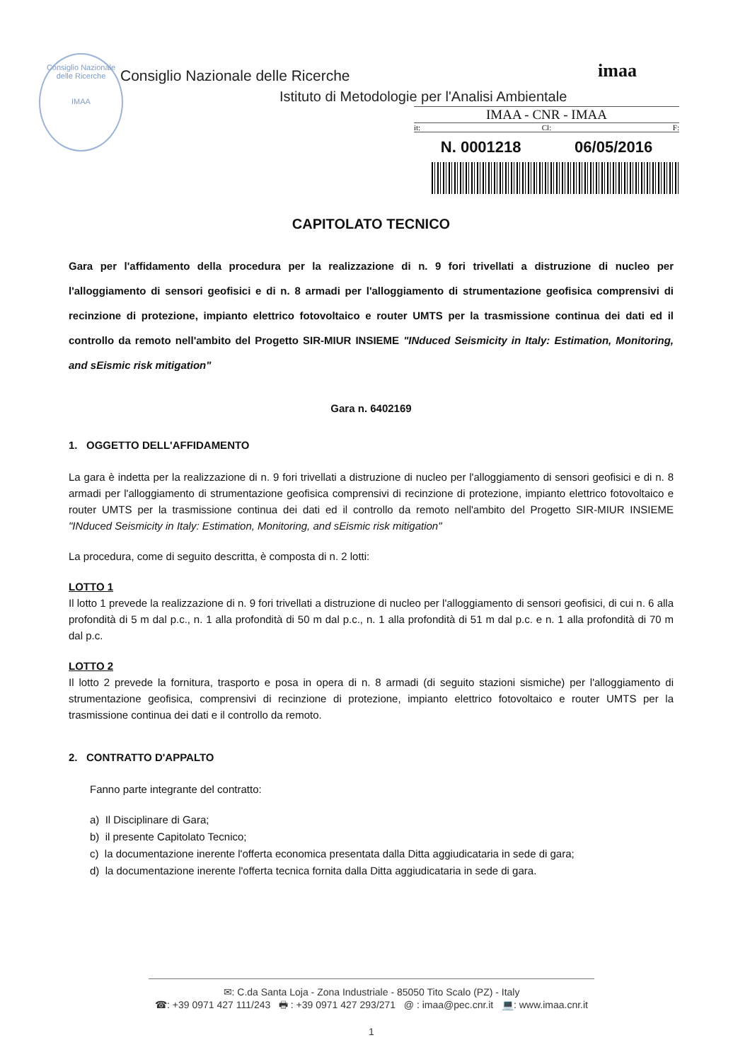Consiglio Nazionale delle Ricerche
IMAA
Consiglio Nazionale delle Ricerche
Istituto di Metodologie per l'Analisi Ambientale
imaa
IMAA - CNR - IMAA
it: Cl: F:
N. 0001218 06/05/2016
CAPITOLATO TECNICO
Gara per l'affidamento della procedura per la realizzazione di n. 9 fori trivellati a distruzione di nucleo per l'alloggiamento di sensori geofisici e di n. 8 armadi per l'alloggiamento di strumentazione geofisica comprensivi di recinzione di protezione, impianto elettrico fotovoltaico e router UMTS per la trasmissione continua dei dati ed il controllo da remoto nell'ambito del Progetto SIR-MIUR INSIEME "INduced Seismicity in Italy: Estimation, Monitoring, and sEismic risk mitigation"
Gara n. 6402169
1. OGGETTO DELL'AFFIDAMENTO
La gara è indetta per la realizzazione di n. 9 fori trivellati a distruzione di nucleo per l'alloggiamento di sensori geofisici e di n. 8 armadi per l'alloggiamento di strumentazione geofisica comprensivi di recinzione di protezione, impianto elettrico fotovoltaico e router UMTS per la trasmissione continua dei dati ed il controllo da remoto nell'ambito del Progetto SIR-MIUR INSIEME "INduced Seismicity in Italy: Estimation, Monitoring, and sEismic risk mitigation"
La procedura, come di seguito descritta, è composta di n. 2 lotti:
LOTTO 1
Il lotto 1 prevede la realizzazione di n. 9 fori trivellati a distruzione di nucleo per l'alloggiamento di sensori geofisici, di cui n. 6 alla profondità di 5 m dal p.c., n. 1 alla profondità di 50 m dal p.c., n. 1 alla profondità di 51 m dal p.c. e n. 1 alla profondità di 70 m dal p.c.
LOTTO 2
Il lotto 2 prevede la fornitura, trasporto e posa in opera di n. 8 armadi (di seguito stazioni sismiche) per l'alloggiamento di strumentazione geofisica, comprensivi di recinzione di protezione, impianto elettrico fotovoltaico e router UMTS per la trasmissione continua dei dati e il controllo da remoto.
2. CONTRATTO D'APPALTO
Fanno parte integrante del contratto:
a) Il Disciplinare di Gara;
b) il presente Capitolato Tecnico;
c) la documentazione inerente l'offerta economica presentata dalla Ditta aggiudicataria in sede di gara;
d) la documentazione inerente l'offerta tecnica fornita dalla Ditta aggiudicataria in sede di gara.
✉: C.da Santa Loja - Zona Industriale - 85050 Tito Scalo (PZ) - Italy
☎: +39 0971 427 111/243 🖶 : +39 0971 427 293/271 @ : imaa@pec.cnr.it 💻: www.imaa.cnr.it
1